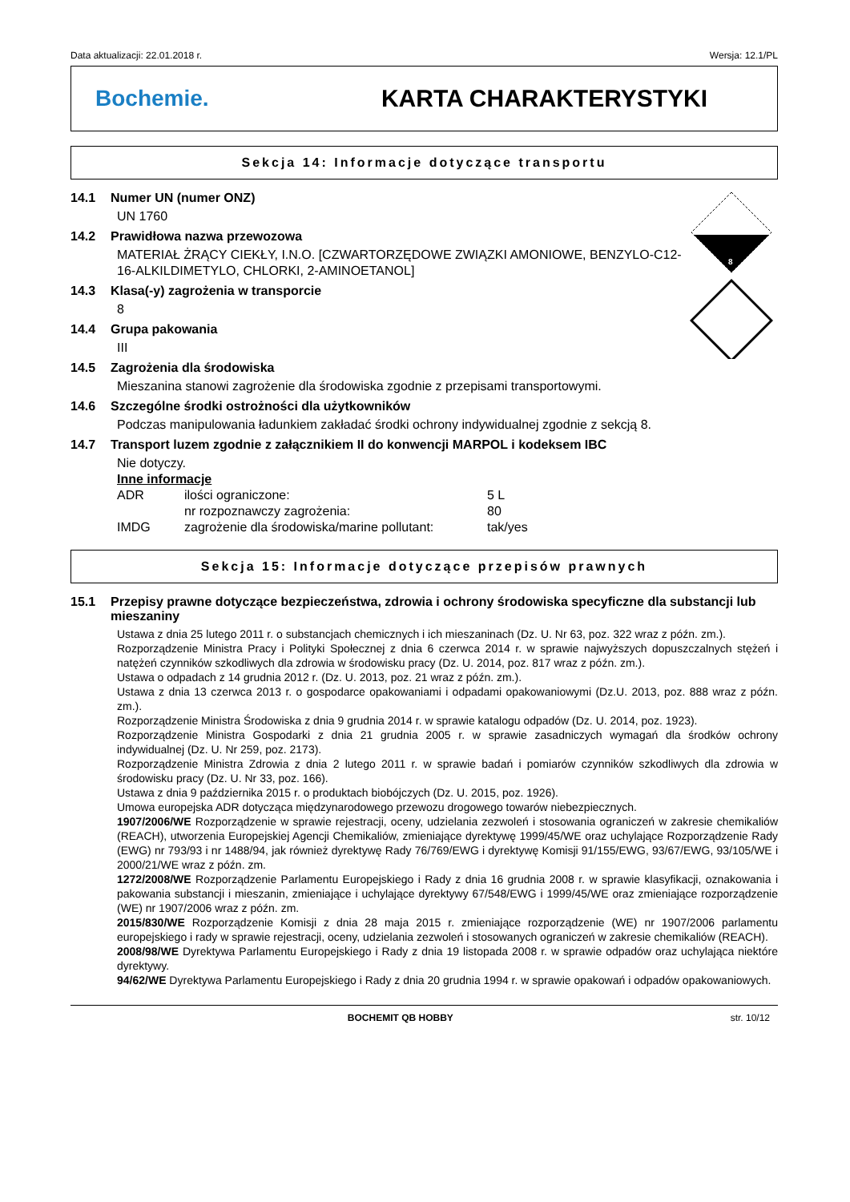Data aktualizacji: 22.01.2018 r. Wersja: 12.1/PL
Bochemie. KARTA CHARAKTERYSTYKI
Sekcja 14: Informacje dotyczące transportu
8
14.1 Numer UN (numer ONZ)
UN 1760
14.2 Prawidłowa nazwa przewozowa
MATERIAŁ ŻRĄCY CIEKŁY, I.N.O. [CZWARTORZĘDOWE ZWIĄZKI AMONIOWE, BENZYLO-C12-16-ALKILDIMETYLO, CHLORKI, 2-AMINOETANOL]
14.3 Klasa(-y) zagrożenia w transporcie
8
14.4 Grupa pakowania
III
14.5 Zagrożenia dla środowiska
Mieszanina stanowi zagrożenie dla środowiska zgodnie z przepisami transportowymi.
14.6 Szczególne środki ostrożności dla użytkowników
Podczas manipulowania ładunkiem zakładać środki ochrony indywidualnej zgodnie z sekcją 8.
14.7 Transport luzem zgodnie z załącznikiem II do konwencji MARPOL i kodeksem IBC
Nie dotyczy.
Inne informacje
| ADR | ilości ograniczone: | 5 L |
| | nr rozpoznawczy zagrożenia: | 80 |
| IMDG | zagrożenie dla środowiska/marine pollutant: | tak/yes |
Sekcja 15: Informacje dotyczące przepisów prawnych
15.1 Przepisy prawne dotyczące bezpieczeństwa, zdrowia i ochrony środowiska specyficzne dla substancji lub mieszaniny
Ustawa z dnia 25 lutego 2011 r. o substancjach chemicznych i ich mieszaninach (Dz. U. Nr 63, poz. 322 wraz z późn. zm.).
Rozporządzenie Ministra Pracy i Polityki Społecznej z dnia 6 czerwca 2014 r. w sprawie najwyższych dopuszczalnych stężeń i natężeń czynników szkodliwych dla zdrowia w środowisku pracy (Dz. U. 2014, poz. 817 wraz z późn. zm.).
Ustawa o odpadach z 14 grudnia 2012 r. (Dz. U. 2013, poz. 21 wraz z późn. zm.).
Ustawa z dnia 13 czerwca 2013 r. o gospodarce opakowaniami i odpadami opakowaniowymi (Dz.U. 2013, poz. 888 wraz z późn. zm.).
Rozporządzenie Ministra Środowiska z dnia 9 grudnia 2014 r. w sprawie katalogu odpadów (Dz. U. 2014, poz. 1923).
Rozporządzenie Ministra Gospodarki z dnia 21 grudnia 2005 r. w sprawie zasadniczych wymagań dla środków ochrony indywidualnej (Dz. U. Nr 259, poz. 2173).
Rozporządzenie Ministra Zdrowia z dnia 2 lutego 2011 r. w sprawie badań i pomiarów czynników szkodliwych dla zdrowia w środowisku pracy (Dz. U. Nr 33, poz. 166).
Ustawa z dnia 9 października 2015 r. o produktach biobójczych (Dz. U. 2015, poz. 1926).
Umowa europejska ADR dotycząca międzynarodowego przewozu drogowego towarów niebezpiecznych.
1907/2006/WE Rozporządzenie w sprawie rejestracji, oceny, udzielania zezwoleń i stosowania ograniczeń w zakresie chemikaliów (REACH), utworzenia Europejskiej Agencji Chemikaliów, zmieniające dyrektywę 1999/45/WE oraz uchylające Rozporządzenie Rady (EWG) nr 793/93 i nr 1488/94, jak również dyrektywę Rady 76/769/EWG i dyrektywę Komisji 91/155/EWG, 93/67/EWG, 93/105/WE i 2000/21/WE wraz z późn. zm.
1272/2008/WE Rozporządzenie Parlamentu Europejskiego i Rady z dnia 16 grudnia 2008 r. w sprawie klasyfikacji, oznakowania i pakowania substancji i mieszanin, zmieniające i uchylające dyrektywy 67/548/EWG i 1999/45/WE oraz zmieniające rozporządzenie (WE) nr 1907/2006 wraz z późn. zm.
2015/830/WE Rozporządzenie Komisji z dnia 28 maja 2015 r. zmieniające rozporządzenie (WE) nr 1907/2006 parlamentu europejskiego i rady w sprawie rejestracji, oceny, udzielania zezwoleń i stosowanych ograniczeń w zakresie chemikaliów (REACH).
2008/98/WE Dyrektywa Parlamentu Europejskiego i Rady z dnia 19 listopada 2008 r. w sprawie odpadów oraz uchylająca niektóre dyrektywy.
94/62/WE Dyrektywa Parlamentu Europejskiego i Rady z dnia 20 grudnia 1994 r. w sprawie opakowań i odpadów opakowaniowych.
BOCHEMIT QB HOBBY str. 10/12